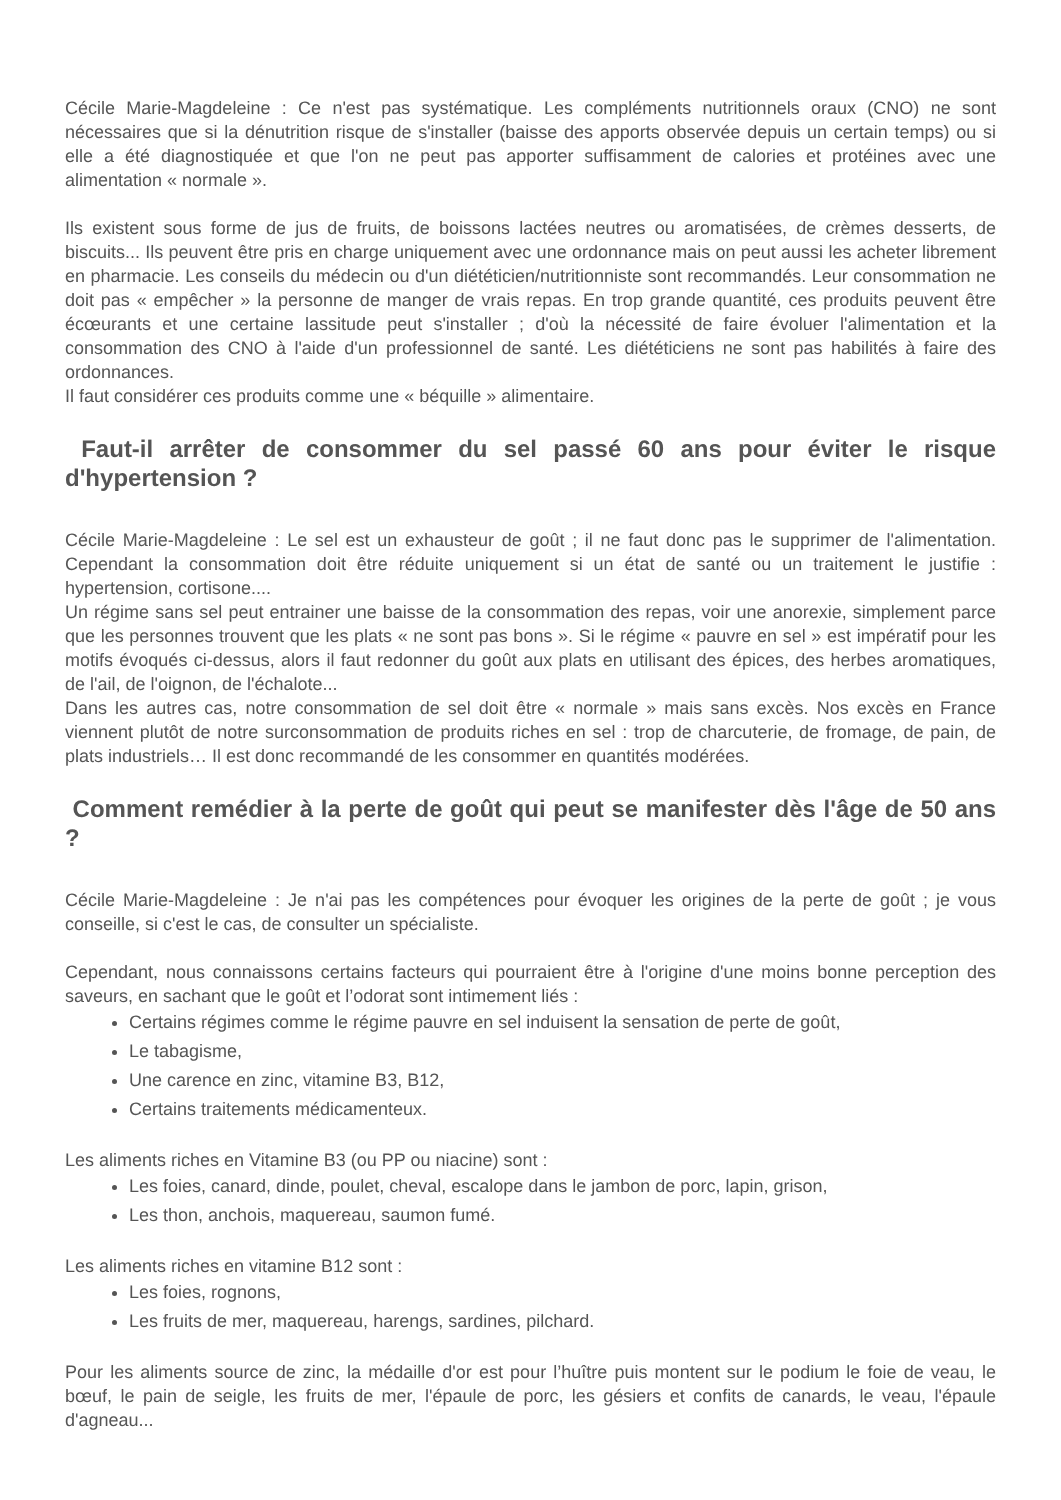Cécile Marie-Magdeleine : Ce n'est pas systématique. Les compléments nutritionnels oraux (CNO) ne sont nécessaires que si la dénutrition risque de s'installer (baisse des apports observée depuis un certain temps) ou si elle a été diagnostiquée et que l'on ne peut pas apporter suffisamment de calories et protéines avec une alimentation « normale ».
Ils existent sous forme de jus de fruits, de boissons lactées neutres ou aromatisées, de crèmes desserts, de biscuits... Ils peuvent être pris en charge uniquement avec une ordonnance mais on peut aussi les acheter librement en pharmacie. Les conseils du médecin ou d'un diététicien/nutritionniste sont recommandés. Leur consommation ne doit pas « empêcher » la personne de manger de vrais repas. En trop grande quantité, ces produits peuvent être écœurants et une certaine lassitude peut s'installer ; d'où la nécessité de faire évoluer l'alimentation et la consommation des CNO à l'aide d'un professionnel de santé. Les diététiciens ne sont pas habilités à faire des ordonnances.
Il faut considérer ces produits comme une « béquille » alimentaire.
Faut-il arrêter de consommer du sel passé 60 ans pour éviter le risque d'hypertension ?
Cécile Marie-Magdeleine : Le sel est un exhausteur de goût ; il ne faut donc pas le supprimer de l'alimentation. Cependant la consommation doit être réduite uniquement si un état de santé ou un traitement le justifie : hypertension, cortisone....
Un régime sans sel peut entrainer une baisse de la consommation des repas, voir une anorexie, simplement parce que les personnes trouvent que les plats « ne sont pas bons ». Si le régime « pauvre en sel » est impératif pour les motifs évoqués ci-dessus, alors il faut redonner du goût aux plats en utilisant des épices, des herbes aromatiques, de l'ail, de l'oignon, de l'échalote...
Dans les autres cas, notre consommation de sel doit être « normale » mais sans excès. Nos excès en France viennent plutôt de notre surconsommation de produits riches en sel : trop de charcuterie, de fromage, de pain, de plats industriels… Il est donc recommandé de les consommer en quantités modérées.
Comment remédier à la perte de goût qui peut se manifester dès l'âge de 50 ans ?
Cécile Marie-Magdeleine : Je n'ai pas les compétences pour évoquer les origines de la perte de goût ; je vous conseille, si c'est le cas, de consulter un spécialiste.
Cependant, nous connaissons certains facteurs qui pourraient être à l'origine d'une moins bonne perception des saveurs, en sachant que le goût et l’odorat sont intimement liés :
Certains régimes comme le régime pauvre en sel induisent la sensation de perte de goût,
Le tabagisme,
Une carence en zinc, vitamine B3, B12,
Certains traitements médicamenteux.
Les aliments riches en Vitamine B3 (ou PP ou niacine) sont :
Les foies, canard, dinde, poulet, cheval, escalope dans le jambon de porc, lapin, grison,
Les thon, anchois, maquereau, saumon fumé.
Les aliments riches en vitamine B12 sont :
Les foies, rognons,
Les fruits de mer, maquereau, harengs, sardines, pilchard.
Pour les aliments source de zinc, la médaille d'or est pour l’huître puis montent sur le podium le foie de veau, le bœuf, le pain de seigle, les fruits de mer, l'épaule de porc, les gésiers et confits de canards, le veau, l'épaule d'agneau...